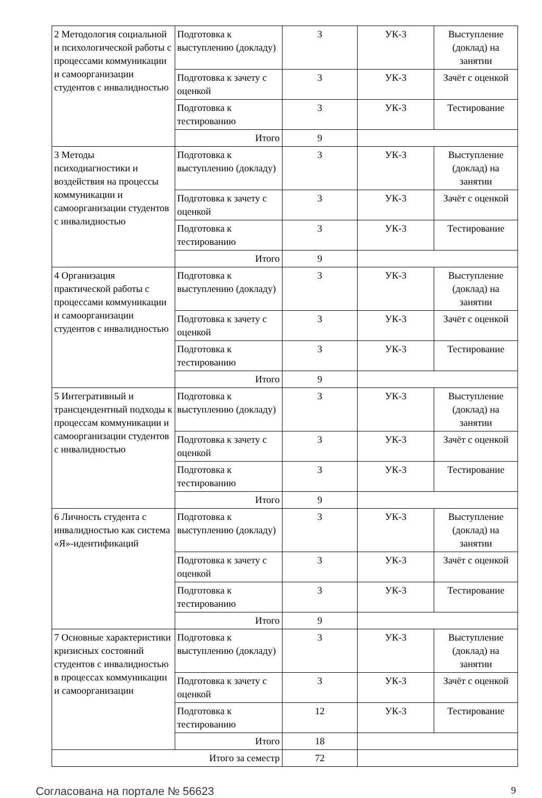| 2 Методология социальной и психологической работы с процессами коммуникации и самоорганизации студентов с инвалидностью | Подготовка к выступлению (докладу) | 3 | УК-3 | Выступление (доклад) на занятии |
| | Подготовка к зачету с оценкой | 3 | УК-3 | Зачёт с оценкой |
| | Подготовка к тестированию | 3 | УК-3 | Тестирование |
| | Итого | 9 | | |
| 3 Методы психодиагностики и воздействия на процессы коммуникации и самоорганизации студентов с инвалидностью | Подготовка к выступлению (докладу) | 3 | УК-3 | Выступление (доклад) на занятии |
| | Подготовка к зачету с оценкой | 3 | УК-3 | Зачёт с оценкой |
| | Подготовка к тестированию | 3 | УК-3 | Тестирование |
| | Итого | 9 | | |
| 4 Организация практической работы с процессами коммуникации и самоорганизации студентов с инвалидностью | Подготовка к выступлению (докладу) | 3 | УК-3 | Выступление (доклад) на занятии |
| | Подготовка к зачету с оценкой | 3 | УК-3 | Зачёт с оценкой |
| | Подготовка к тестированию | 3 | УК-3 | Тестирование |
| | Итого | 9 | | |
| 5 Интегративный и трансцендентный подходы к процессам коммуникации и самоорганизации студентов с инвалидностью | Подготовка к выступлению (докладу) | 3 | УК-3 | Выступление (доклад) на занятии |
| | Подготовка к зачету с оценкой | 3 | УК-3 | Зачёт с оценкой |
| | Подготовка к тестированию | 3 | УК-3 | Тестирование |
| | Итого | 9 | | |
| 6 Личность студента с инвалидностью как система «Я»-идентификаций | Подготовка к выступлению (докладу) | 3 | УК-3 | Выступление (доклад) на занятии |
| | Подготовка к зачету с оценкой | 3 | УК-3 | Зачёт с оценкой |
| | Подготовка к тестированию | 3 | УК-3 | Тестирование |
| | Итого | 9 | | |
| 7 Основные характеристики кризисных состояний студентов с инвалидностью в процессах коммуникации и самоорганизации | Подготовка к выступлению (докладу) | 3 | УК-3 | Выступление (доклад) на занятии |
| | Подготовка к зачету с оценкой | 3 | УК-3 | Зачёт с оценкой |
| | Подготовка к тестированию | 12 | УК-3 | Тестирование |
| | Итого | 18 | | |
| Итого за семестр | | 72 | | |
Согласована на портале № 56623 9